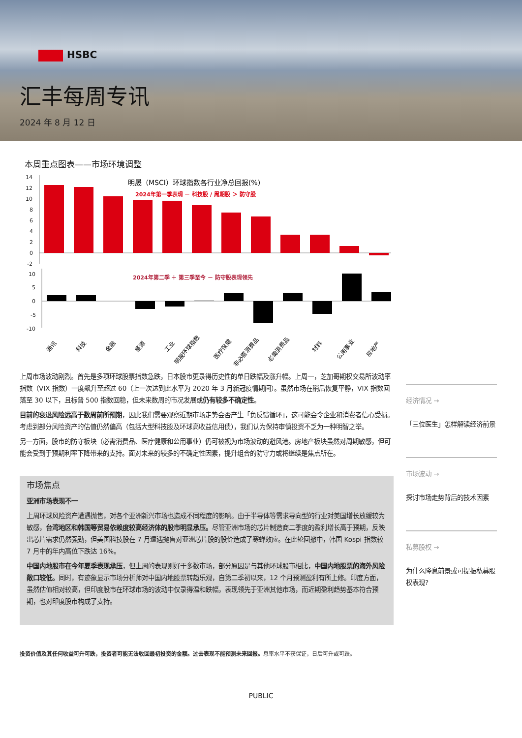HSBC
汇丰每周专讯
2024 年 8 月 12 日
本周重点图表——市场环境调整
明晟（MSCI）环球指数各行业净总回报(%)
2024年第一季表现 － 科技股 / 周期股 ＞ 防守股
2024年第二季 ＋ 第三季至今 － 防守股表现领先
14
12
10
8
6
4
2
0
-2
10
5
0
-5
-10
通讯
科技
金融
能源
工业
明晟环球指数
医疗保健
非必需消费品
必需消费品
材料
公用事业
房地产
上周市场波动剧烈。首先是多项环球股票指数急跌，日本股市更录得历史性的单日跌幅及涨升幅。上周一，芝加哥期权交易所波动率指数（VIX 指数）一度飙升至超过 60（上一次达到此水平为 2020 年 3 月新冠疫情期间）。虽然市场在稍后恢复平静，VIX 指数回落至 30 以下，且标普 500 指数回稳，但未来数周的市况发展或仍有较多不确定性。
目前的衰退风险远高于数周前所预期，因此我们需要观察近期市场走势会否产生「负反馈循环」，这可能会令企业和消费者信心受损。考虑到部分风险资产的估值仍然偏高（包括大型科技股及环球高收益信用债），我们认为保持审慎投资不乏为一种明智之举。
另一方面，股市的防守板块（必需消费品、医疗健康和公用事业）仍可被视为市场波动的避风港。房地产板块虽然对周期敏感，但可能会受到于预期利率下降带来的支持。面对未来的较多的不确定性因素，提升组合的防守力或将继续是焦点所在。
市场焦点
亚洲市场表现不一
上周环球风险资产遭遇抛售，对各个亚洲新兴市场也造成不同程度的影响。由于半导体等需求导向型的行业对美国增长放缓较为敏感，台湾地区和韩国等贸易依赖度较高经济体的股市明显承压。尽管亚洲市场的芯片制造商二季度的盈利增长高于预期，反映出芯片需求仍然强劲，但美国科技股在 7 月遭遇抛售对亚洲芯片股的股价造成了寒蝉效应。在此轮回撤中，韩国 Kospi 指数较 7 月中的年内高位下跌达 16%。
中国内地股市在今年夏季表现承压，但上周的表现则好于多数市场，部分原因是与其他环球股市相比，中国内地股票的海外风险敞口较低。同时，有迹象显示市场分析师对中国内地股票转趋乐观，自第二季初以来，12 个月预测盈利有所上修。印度方面，虽然估值相对较高，但印度股市在环球市场的波动中仅录得温和跌幅，表现领先于亚洲其他市场，而近期盈利趋势基本符合预期，也对印度股市构成了支持。
经济情况 →
「三位医生」怎样解读经济前景
市场波动 →
探讨市场走势背后的技术因素
私募股权 →
为什么降息前景或可提振私募股权表现?
投资价值及其任何收益可升可跌，投资者可能无法收回最初投资的金额。过去表现不能预测未来回报。息率水平不获保证，日后可升或可跌。
PUBLIC